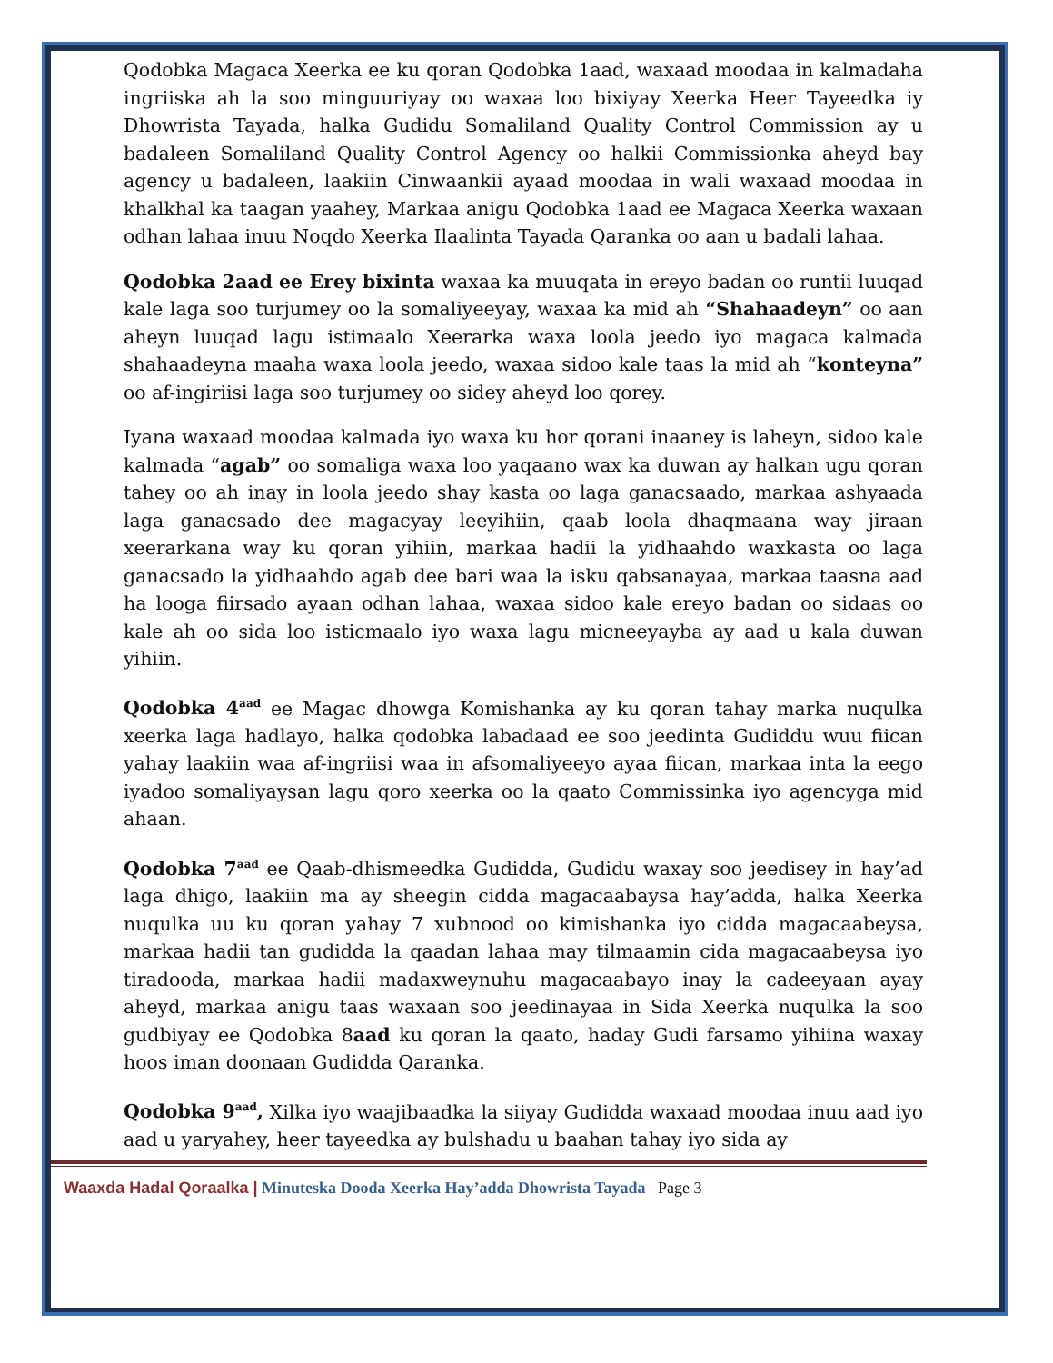Qodobka Magaca Xeerka ee ku qoran Qodobka 1aad, waxaad moodaa in kalmadaha ingriiska ah la soo minguuriyay oo waxaa loo bixiyay Xeerka Heer Tayeedka iy Dhowrista Tayada, halka Gudidu Somaliland Quality Control Commission ay u badaleen Somaliland Quality Control Agency oo halkii Commissionka aheyd bay agency u badaleen, laakiin Cinwaankii ayaad moodaa in wali waxaad moodaa in khalkhal ka taagan yaahey, Markaa anigu Qodobka 1aad ee Magaca Xeerka waxaan odhan lahaa inuu Noqdo Xeerka Ilaalinta Tayada Qaranka oo aan u badali lahaa.
Qodobka 2aad ee Erey bixinta waxaa ka muuqata in ereyo badan oo runtii luuqad kale laga soo turjumey oo la somaliyeeyay, waxaa ka mid ah “Shahaadeyn” oo aan aheyn luuqad lagu istimaalo Xeerarka waxa loola jeedo iyo magaca kalmada shahaadeyna maaha waxa loola jeedo, waxaa sidoo kale taas la mid ah “konteyna” oo af-ingiriisi laga soo turjumey oo sidey aheyd loo qorey.
Iyana waxaad moodaa kalmada iyo waxa ku hor qorani inaaney is laheyn, sidoo kale kalmada “agab” oo somaliga waxa loo yaqaano wax ka duwan ay halkan ugu qoran tahey oo ah inay in loola jeedo shay kasta oo laga ganacsaado, markaa ashyaada laga ganacsado dee magacyay leeyihiin, qaab loola dhaqmaana way jiraan xeerarkana way ku qoran yihiin, markaa hadii la yidhaahdo waxkasta oo laga ganacsado la yidhaahdo agab dee bari waa la isku qabsanayaa, markaa taasna aad ha looga fiirsado ayaan odhan lahaa, waxaa sidoo kale ereyo badan oo sidaas oo kale ah oo sida loo isticmaalo iyo waxa lagu micneeyayba ay aad u kala duwan yihiin.
Qodobka 4<sup>aad</sup> ee Magac dhowga Komishanka ay ku qoran tahay marka nuqulka xeerka laga hadlayo, halka qodobka labadaad ee soo jeedinta Gudiddu wuu fiican yahay laakiin waa af-ingriisi waa in afsomaliyeeyo ayaa fiican, markaa inta la eego iyadoo somaliyaysan lagu qoro xeerka oo la qaato Commissinka iyo agencyga mid ahaan.
Qodobka 7<sup>aad</sup> ee Qaab-dhismeedka Gudidda, Gudidu waxay soo jeedisey in hay’ad laga dhigo, laakiin ma ay sheegin cidda magacaabaysa hay’adda, halka Xeerka nuqulka uu ku qoran yahay 7 xubnood oo kimishanka iyo cidda magacaabeysa, markaa hadii tan gudidda la qaadan lahaa may tilmaamin cida magacaabeysa iyo tiradooda, markaa hadii madaxweynuhu magacaabayo inay la cadeeyaan ayay aheyd, markaa anigu taas waxaan soo jeedinayaa in Sida Xeerka nuqulka la soo gudbiyay ee Qodobka 8aad ku qoran la qaato, haday Gudi farsamo yihiina waxay hoos iman doonaan Gudidda Qaranka.
Qodobka 9<sup>aad</sup>, Xilka iyo waajibaadka la siiyay Gudidda waxaad moodaa inuu aad iyo aad u yaryahey, heer tayeedka ay bulshadu u baahan tahay iyo sida ay
Waaxda Hadal Qoraalka | Minuteska Dooda Xeerka Hay’adda Dhowrista Tayada Page 3